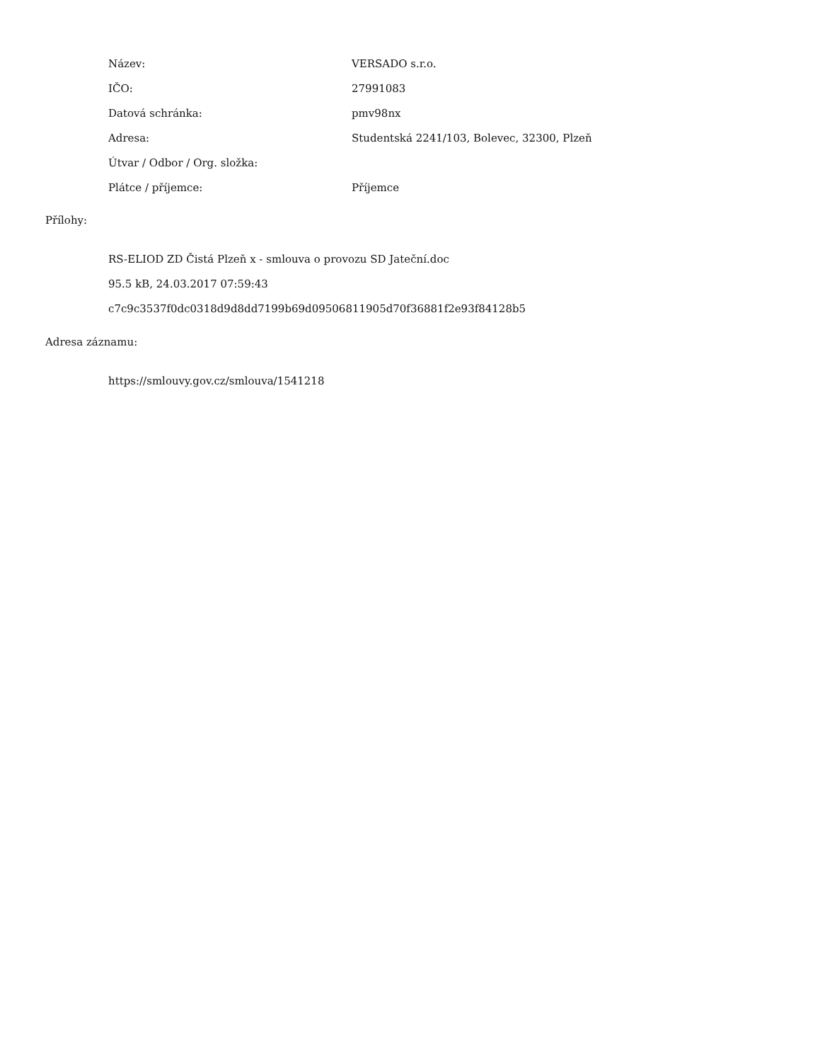| Název: | VERSADO s.r.o. |
| IČO: | 27991083 |
| Datová schránka: | pmv98nx |
| Adresa: | Studentská 2241/103, Bolevec, 32300, Plzeň |
| Útvar / Odbor / Org. složka: | |
| Plátce / příjemce: | Příjemce |
Přílohy:
RS-ELIOD ZD Čistá Plzeň x - smlouva o provozu SD Jateční.doc
95.5 kB, 24.03.2017 07:59:43
c7c9c3537f0dc0318d9d8dd7199b69d09506811905d70f36881f2e93f84128b5
Adresa záznamu:
https://smlouvy.gov.cz/smlouva/1541218